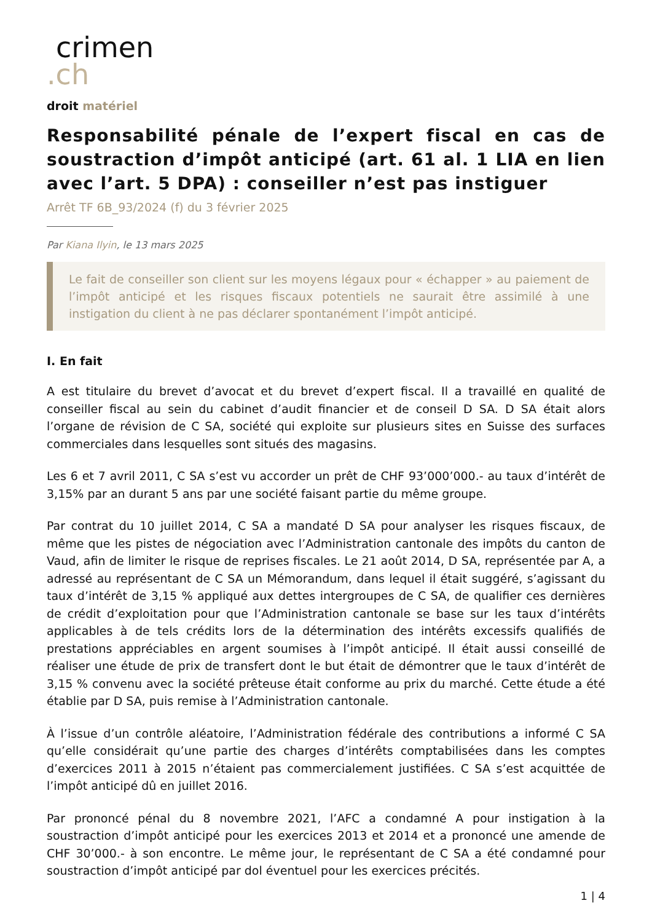crimen
.ch
droit matériel
Responsabilité pénale de l’expert fiscal en cas de soustraction d’impôt anticipé (art. 61 al. 1 LIA en lien avec l’art. 5 DPA) : conseiller n’est pas instiguer
Arrêt TF 6B_93/2024 (f) du 3 février 2025
Par Kiana Ilyin, le 13 mars 2025
Le fait de conseiller son client sur les moyens légaux pour « échapper » au paiement de l’impôt anticipé et les risques fiscaux potentiels ne saurait être assimilé à une instigation du client à ne pas déclarer spontanément l’impôt anticipé.
I. En fait
A est titulaire du brevet d’avocat et du brevet d’expert fiscal. Il a travaillé en qualité de conseiller fiscal au sein du cabinet d’audit financier et de conseil D SA. D SA était alors l’organe de révision de C SA, société qui exploite sur plusieurs sites en Suisse des surfaces commerciales dans lesquelles sont situés des magasins.
Les 6 et 7 avril 2011, C SA s’est vu accorder un prêt de CHF 93’000’000.- au taux d’intérêt de 3,15% par an durant 5 ans par une société faisant partie du même groupe.
Par contrat du 10 juillet 2014, C SA a mandaté D SA pour analyser les risques fiscaux, de même que les pistes de négociation avec l’Administration cantonale des impôts du canton de Vaud, afin de limiter le risque de reprises fiscales. Le 21 août 2014, D SA, représentée par A, a adressé au représentant de C SA un Mémorandum, dans lequel il était suggéré, s’agissant du taux d’intérêt de 3,15 % appliqué aux dettes intergroupes de C SA, de qualifier ces dernières de crédit d’exploitation pour que l’Administration cantonale se base sur les taux d’intérêts applicables à de tels crédits lors de la détermination des intérêts excessifs qualifiés de prestations appréciables en argent soumises à l’impôt anticipé. Il était aussi conseillé de réaliser une étude de prix de transfert dont le but était de démontrer que le taux d’intérêt de 3,15 % convenu avec la société prêteuse était conforme au prix du marché. Cette étude a été établie par D SA, puis remise à l’Administration cantonale.
À l’issue d’un contrôle aléatoire, l’Administration fédérale des contributions a informé C SA qu’elle considérait qu’une partie des charges d’intérêts comptabilisées dans les comptes d’exercices 2011 à 2015 n’étaient pas commercialement justifiées. C SA s’est acquittée de l’impôt anticipé dû en juillet 2016.
Par prononcé pénal du 8 novembre 2021, l’AFC a condamné A pour instigation à la soustraction d’impôt anticipé pour les exercices 2013 et 2014 et a prononcé une amende de CHF 30’000.- à son encontre. Le même jour, le représentant de C SA a été condamné pour soustraction d’impôt anticipé par dol éventuel pour les exercices précités.
1 | 4